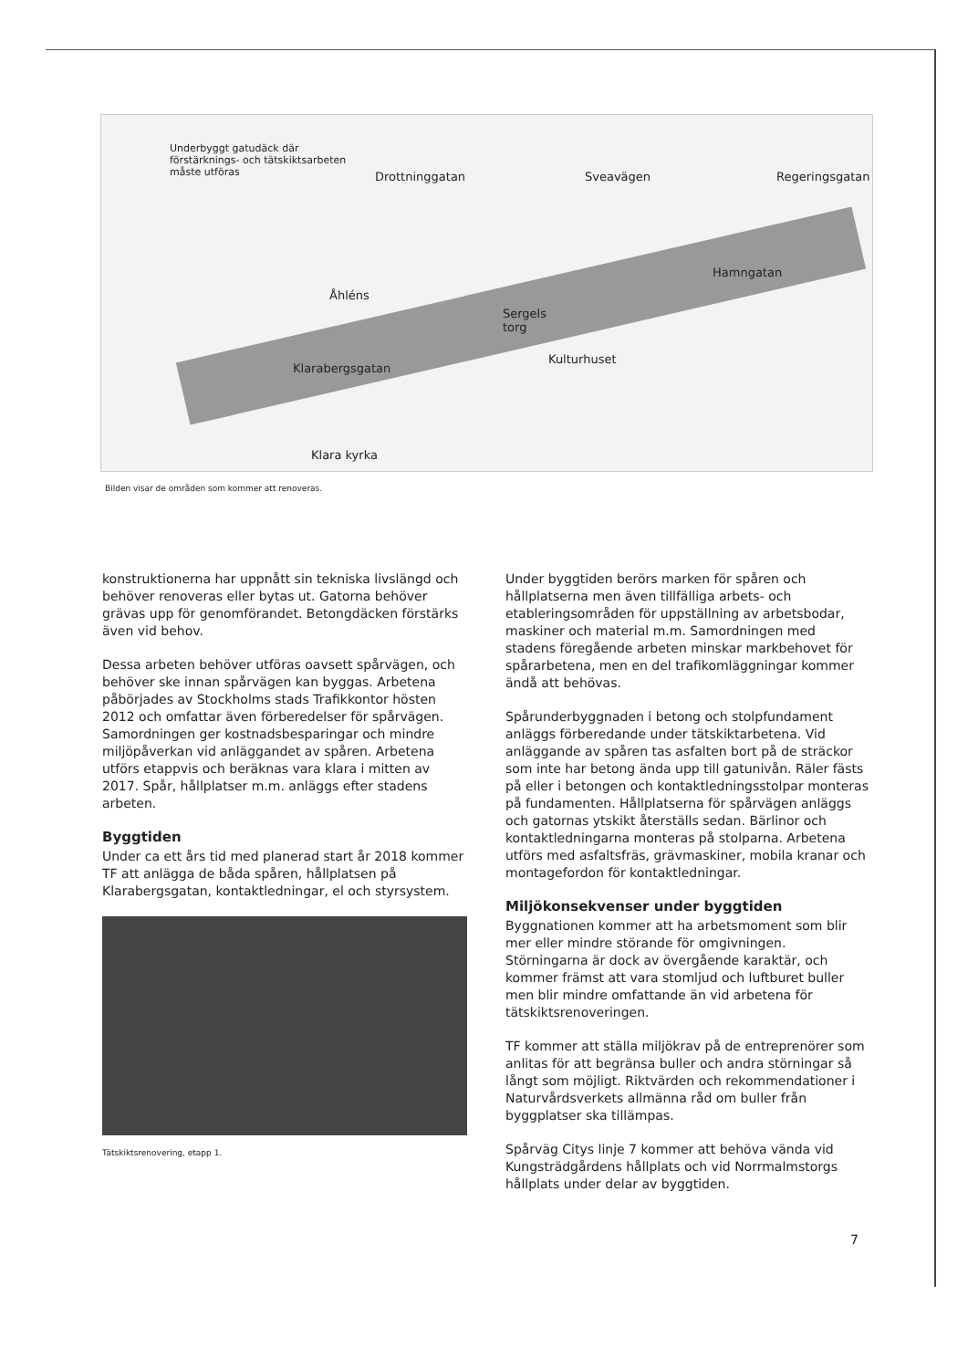Underbyggt gatudäck där
förstärknings- och tätskiktsarbeten
måste utföras Drottninggatan Sveavägen Regeringsgatan
Hamngatan
Åhléns
Sergels
torg
Klarabergsgatan
Kulturhuset
Klara kyrka
Bilden visar de områden som kommer att renoveras.
konstruktionerna har uppnått sin tekniska livslängd och behöver renoveras eller bytas ut. Gatorna behöver grävas upp för genomförandet. Betongdäcken förstärks även vid behov.
Dessa arbeten behöver utföras oavsett spårvägen, och behöver ske innan spårvägen kan byggas. Arbetena påbörjades av Stockholms stads Trafikkontor hösten 2012 och omfattar även förberedelser för spårvägen. Samordningen ger kostnadsbesparingar och mindre miljöpåverkan vid anläggandet av spåren. Arbetena utförs etappvis och beräknas vara klara i mitten av 2017. Spår, hållplatser m.m. anläggs efter stadens arbeten.
Byggtiden
Under ca ett års tid med planerad start år 2018 kommer TF att anlägga de båda spåren, hållplatsen på Klarabergsgatan, kontaktledningar, el och styrsystem.
Tätskiktsrenovering, etapp 1.
Under byggtiden berörs marken för spåren och hållplatserna men även tillfälliga arbets- och etableringsområden för uppställning av arbetsbodar, maskiner och material m.m. Samordningen med stadens föregående arbeten minskar markbehovet för spårarbetena, men en del trafikomläggningar kommer ändå att behövas.
Spårunderbyggnaden i betong och stolpfundament anläggs förberedande under tätskiktarbetena. Vid anläggande av spåren tas asfalten bort på de sträckor som inte har betong ända upp till gatunivån. Räler fästs på eller i betongen och kontaktledningsstolpar monteras på fundamenten. Hållplatserna för spårvägen anläggs och gatornas ytskikt återställs sedan. Bärlinor och kontaktledningarna monteras på stolparna. Arbetena utförs med asfaltsfräs, grävmaskiner, mobila kranar och montagefordon för kontaktledningar.
Miljökonsekvenser under byggtiden
Byggnationen kommer att ha arbetsmoment som blir mer eller mindre störande för omgivningen. Störningarna är dock av övergående karaktär, och kommer främst att vara stomljud och luftburet buller men blir mindre omfattande än vid arbetena för tätskiktsrenoveringen.
TF kommer att ställa miljökrav på de entreprenörer som anlitas för att begränsa buller och andra störningar så långt som möjligt. Riktvärden och rekommendationer i Naturvårdsverkets allmänna råd om buller från byggplatser ska tillämpas.
Spårväg Citys linje 7 kommer att behöva vända vid Kungsträdgårdens hållplats och vid Norrmalmstorgs hållplats under delar av byggtiden.
7